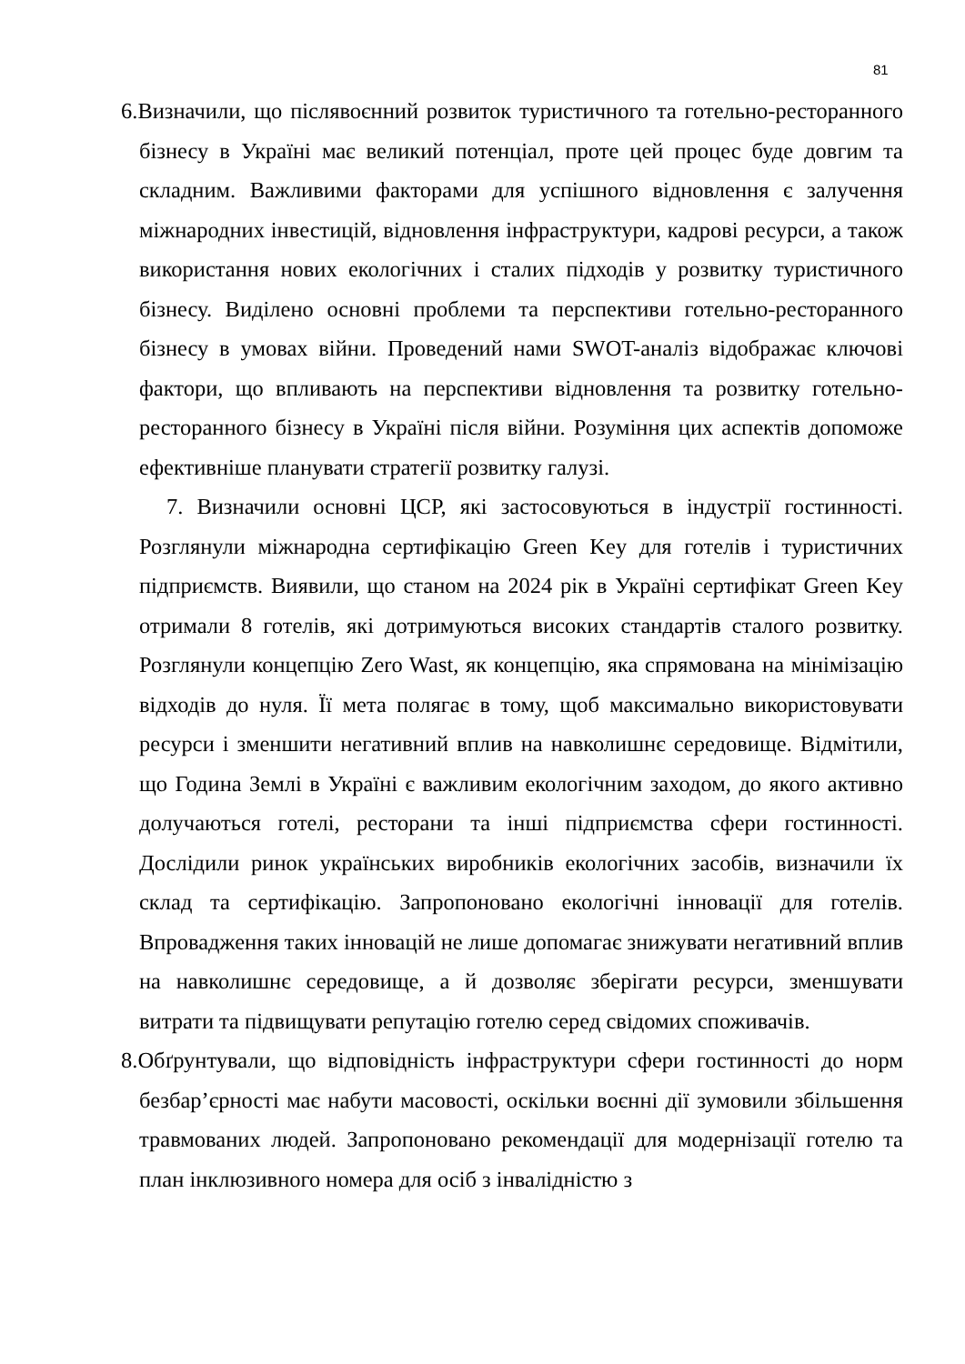81
6.Визначили, що післявоєнний розвиток туристичного та готельно-ресторанного бізнесу в Україні має великий потенціал, проте цей процес буде довгим та складним. Важливими факторами для успішного відновлення є залучення міжнародних інвестицій, відновлення інфраструктури, кадрові ресурси, а також використання нових екологічних і сталих підходів у розвитку туристичного бізнесу. Виділено основні проблеми та перспективи готельно-ресторанного бізнесу в умовах війни. Проведений нами SWOT-аналіз відображає ключові фактори, що впливають на перспективи відновлення та розвитку готельно-ресторанного бізнесу в Україні після війни. Розуміння цих аспектів допоможе ефективніше планувати стратегії розвитку галузі.
7. Визначили основні ЦСР, які застосовуються в індустрії гостинності. Розглянули міжнародна сертифікацію Green Key для готелів і туристичних підприємств. Виявили, що станом на 2024 рік в Україні сертифікат Green Key отримали 8 готелів, які дотримуються високих стандартів сталого розвитку. Розглянули концепцію Zero Wast, як концепцію, яка спрямована на мінімізацію відходів до нуля. Її мета полягає в тому, щоб максимально використовувати ресурси і зменшити негативний вплив на навколишнє середовище. Відмітили, що Година Землі в Україні є важливим екологічним заходом, до якого активно долучаються готелі, ресторани та інші підприємства сфери гостинності. Дослідили ринок українських виробників екологічних засобів, визначили їх склад та сертифікацію. Запропоновано екологічні інновації для готелів. Впровадження таких інновацій не лише допомагає знижувати негативний вплив на навколишнє середовище, а й дозволяє зберігати ресурси, зменшувати витрати та підвищувати репутацію готелю серед свідомих споживачів.
8.Обґрунтували, що відповідність інфраструктури сфери гостинності до норм безбар’єрності має набути масовості, оскільки воєнні дії зумовили збільшення травмованих людей. Запропоновано рекомендації для модернізації готелю та план інклюзивного номера для осіб з інвалідністю з